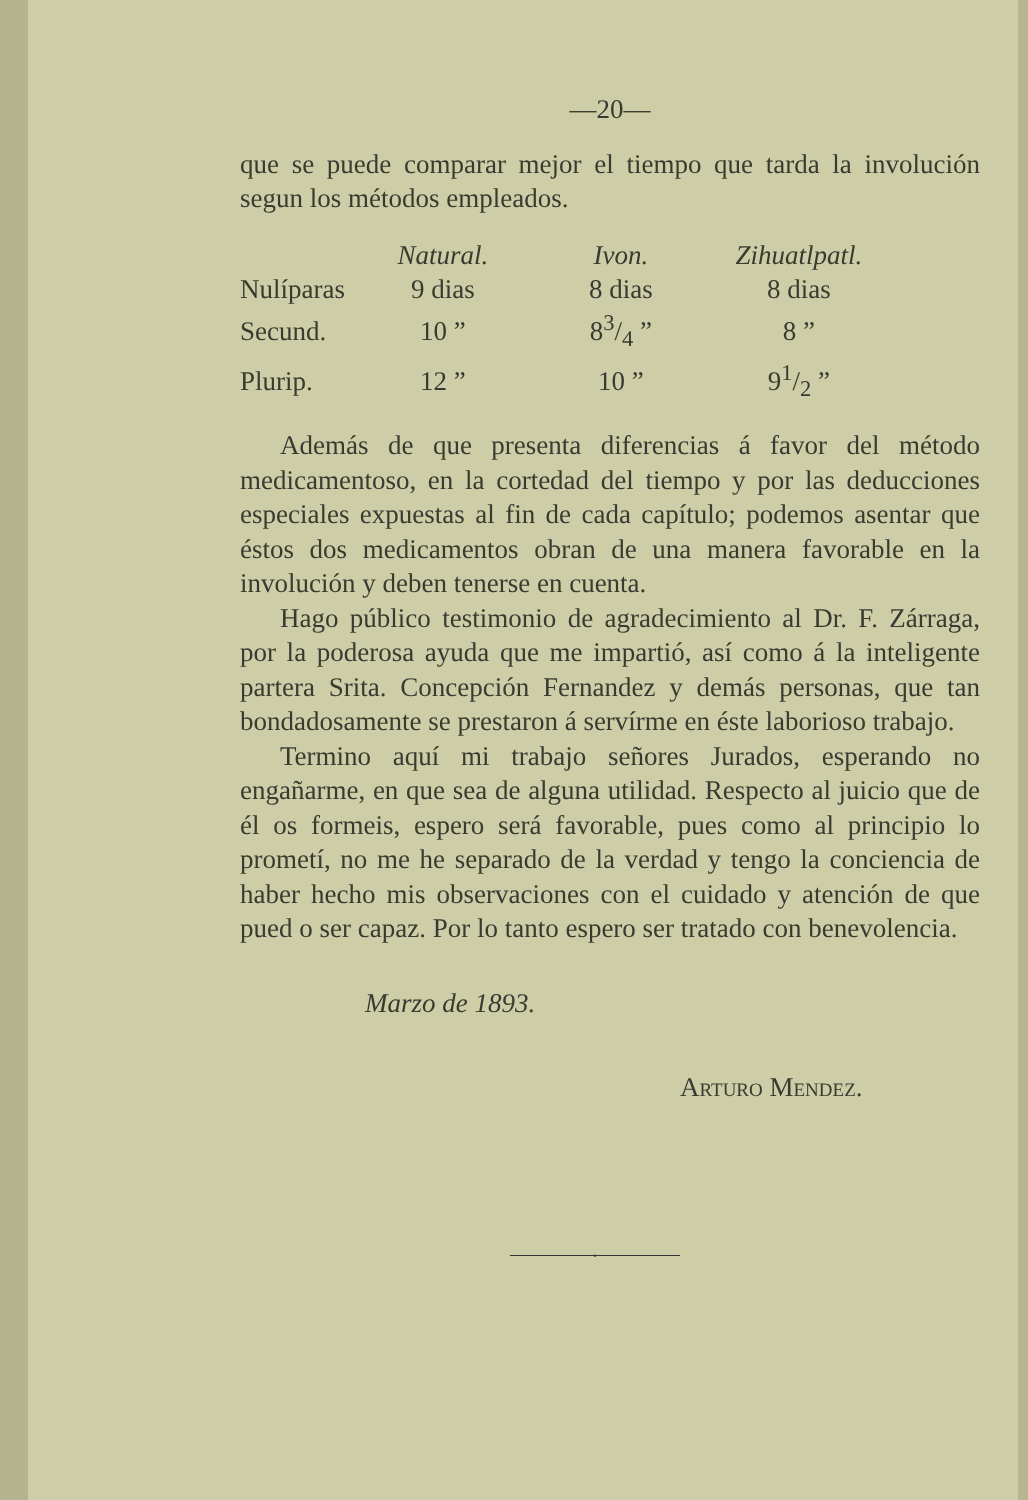—20—
que se puede comparar mejor el tiempo que tarda la involución segun los métodos empleados.
| | Natural. | Ivon. | Zihuatlpatl. |
| Nulíparas | 9 dias | 8 dias | 8 dias |
| Secund. | 10 ” | 83/4 ” | 8 ” |
| Plurip. | 12 ” | 10 ” | 91/2 ” |
Además de que presenta diferencias á favor del método medicamentoso, en la cortedad del tiempo y por las deducciones especiales expuestas al fin de cada capítulo; podemos asentar que éstos dos medicamentos obran de una manera favorable en la involución y deben tenerse en cuenta.
Hago público testimonio de agradecimiento al Dr. F. Zárraga, por la poderosa ayuda que me impartió, así como á la inteligente partera Srita. Concepción Fernandez y demás personas, que tan bondadosamente se prestaron á servírme en éste laborioso trabajo.
Termino aquí mi trabajo señores Jurados, esperando no engañarme, en que sea de alguna utilidad. Respecto al juicio que de él os formeis, espero será favorable, pues como al principio lo prometí, no me he separado de la verdad y tengo la conciencia de haber hecho mis observaciones con el cuidado y atención de que pued o ser capaz. Por lo tanto espero ser tratado con benevolencia.
Marzo de 1893.
Arturo Mendez.
•